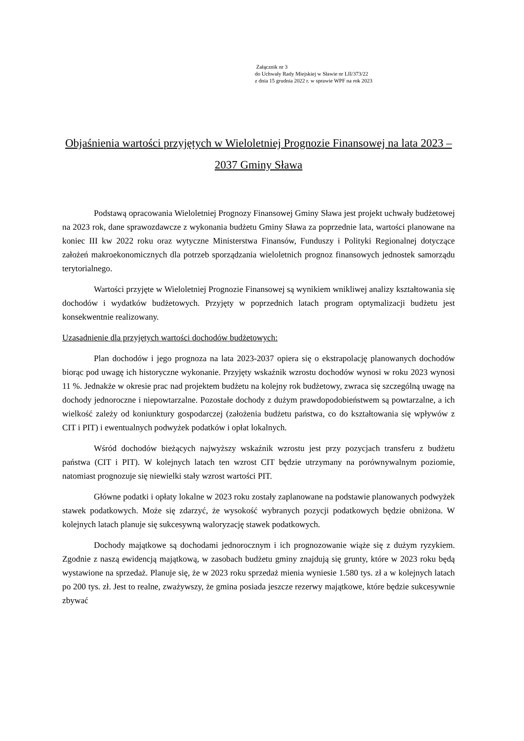Załącznik nr 3
do Uchwały Rady Miejskiej w Sławie nr LII/373/22
z dnia 15 grudnia 2022 r. w sprawie WPF na rok 2023
Objaśnienia wartości przyjętych w Wieloletniej Prognozie Finansowej na lata 2023 – 2037 Gminy Sława
Podstawą opracowania Wieloletniej Prognozy Finansowej Gminy Sława jest projekt uchwały budżetowej na 2023 rok, dane sprawozdawcze z wykonania budżetu Gminy Sława za poprzednie lata, wartości planowane na koniec III kw 2022 roku oraz wytyczne Ministerstwa Finansów, Funduszy i Polityki Regionalnej dotyczące założeń makroekonomicznych dla potrzeb sporządzania wieloletnich prognoz finansowych jednostek samorządu terytorialnego.
Wartości przyjęte w Wieloletniej Prognozie Finansowej są wynikiem wnikliwej analizy kształtowania się dochodów i wydatków budżetowych. Przyjęty w poprzednich latach program optymalizacji budżetu jest konsekwentnie realizowany.
Uzasadnienie dla przyjętych wartości dochodów budżetowych:
Plan dochodów i jego prognoza na lata 2023-2037 opiera się o ekstrapolację planowanych dochodów biorąc pod uwagę ich historyczne wykonanie. Przyjęty wskaźnik wzrostu dochodów wynosi w roku 2023 wynosi 11 %. Jednakże w okresie prac nad projektem budżetu na kolejny rok budżetowy, zwraca się szczególną uwagę na dochody jednoroczne i niepowtarzalne. Pozostałe dochody z dużym prawdopodobieństwem są powtarzalne, a ich wielkość zależy od koniunktury gospodarczej (założenia budżetu państwa, co do kształtowania się wpływów z CIT i PIT) i ewentualnych podwyżek podatków i opłat lokalnych.
Wśród dochodów bieżących najwyższy wskaźnik wzrostu jest przy pozycjach transferu z budżetu państwa (CIT i PIT). W kolejnych latach ten wzrost CIT będzie utrzymany na porównywalnym poziomie, natomiast prognozuje się niewielki stały wzrost wartości PIT.
Główne podatki i opłaty lokalne w 2023 roku zostały zaplanowane na podstawie planowanych podwyżek stawek podatkowych. Może się zdarzyć, że wysokość wybranych pozycji podatkowych będzie obniżona. W kolejnych latach planuje się sukcesywną waloryzację stawek podatkowych.
Dochody majątkowe są dochodami jednorocznym i ich prognozowanie wiąże się z dużym ryzykiem. Zgodnie z naszą ewidencją majątkową, w zasobach budżetu gminy znajdują się grunty, które w 2023 roku będą wystawione na sprzedaż. Planuje się, że w 2023 roku sprzedaż mienia wyniesie 1.580 tys. zł a w kolejnych latach po 200 tys. zł. Jest to realne, zważywszy, że gmina posiada jeszcze rezerwy majątkowe, które będzie sukcesywnie zbywać